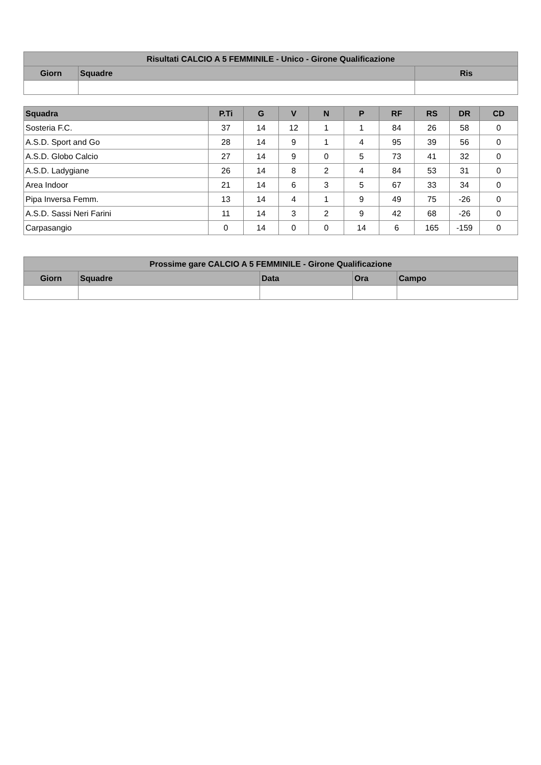| Risultati CALCIO A 5 FEMMINILE - Unico - Girone Qualificazione | | |
| --- | --- | --- |
| Giorn | Squadre | Ris |
| Squadra | P.Ti | G | V | N | P | RF | RS | DR | CD |
| --- | --- | --- | --- | --- | --- | --- | --- | --- | --- |
| Sosteria F.C. | 37 | 14 | 12 | 1 | 1 | 84 | 26 | 58 | 0 |
| A.S.D. Sport and Go | 28 | 14 | 9 | 1 | 4 | 95 | 39 | 56 | 0 |
| A.S.D. Globo Calcio | 27 | 14 | 9 | 0 | 5 | 73 | 41 | 32 | 0 |
| A.S.D. Ladygiane | 26 | 14 | 8 | 2 | 4 | 84 | 53 | 31 | 0 |
| Area Indoor | 21 | 14 | 6 | 3 | 5 | 67 | 33 | 34 | 0 |
| Pipa Inversa Femm. | 13 | 14 | 4 | 1 | 9 | 49 | 75 | -26 | 0 |
| A.S.D. Sassi Neri Farini | 11 | 14 | 3 | 2 | 9 | 42 | 68 | -26 | 0 |
| Carpasangio | 0 | 14 | 0 | 0 | 14 | 6 | 165 | -159 | 0 |
| Prossime gare CALCIO A 5 FEMMINILE - Girone Qualificazione | | | | |
| --- | --- | --- | --- | --- |
| Giorn | Squadre | Data | Ora | Campo |